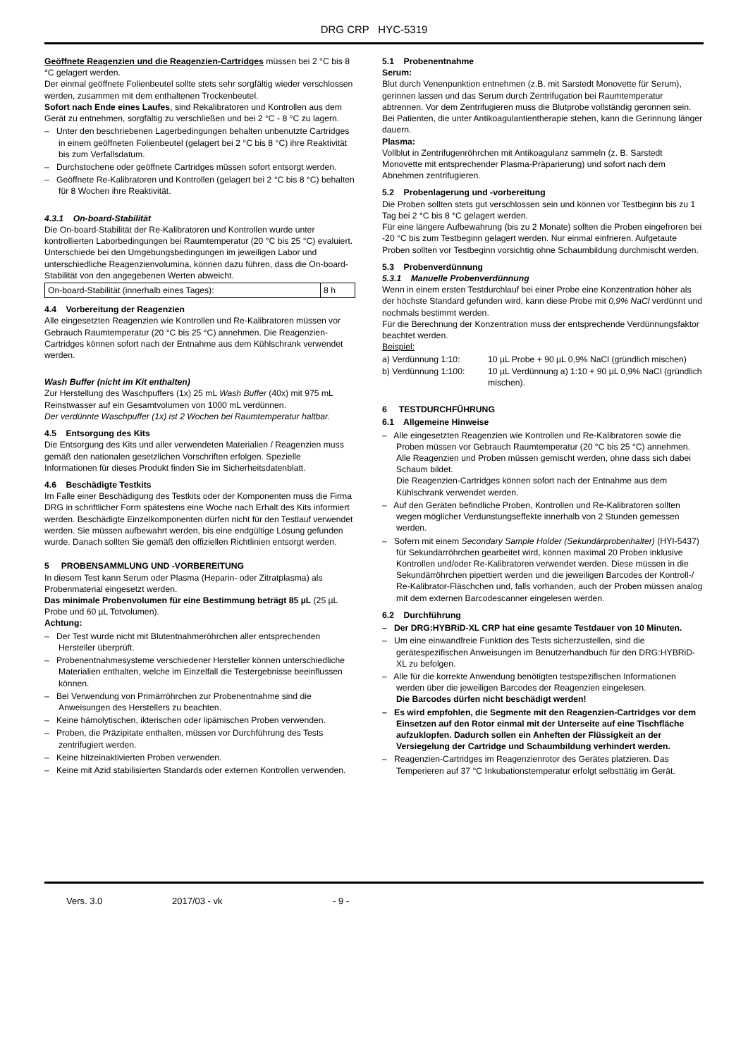DRG CRP HYC-5319
Geöffnete Reagenzien und die Reagenzien-Cartridges müssen bei 2 °C bis 8 °C gelagert werden.
Der einmal geöffnete Folienbeutel sollte stets sehr sorgfältig wieder verschlossen werden, zusammen mit dem enthaltenen Trockenbeutel.
Sofort nach Ende eines Laufes, sind Rekalibratoren und Kontrollen aus dem Gerät zu entnehmen, sorgfältig zu verschließen und bei 2 °C - 8 °C zu lagern.
– Unter den beschriebenen Lagerbedingungen behalten unbenutzte Cartridges in einem geöffneten Folienbeutel (gelagert bei 2 °C bis 8 °C) ihre Reaktivität bis zum Verfallsdatum.
– Durchstochene oder geöffnete Cartridges müssen sofort entsorgt werden.
– Geöffnete Re-Kalibratoren und Kontrollen (gelagert bei 2 °C bis 8 °C) behalten für 8 Wochen ihre Reaktivität.
4.3.1 On-board-Stabilität
Die On-board-Stabilität der Re-Kalibratoren und Kontrollen wurde unter kontrollierten Laborbedingungen bei Raumtemperatur (20 °C bis 25 °C) evaluiert.
Unterschiede bei den Umgebungsbedingungen im jeweiligen Labor und unterschiedliche Reagenzienvolumina, können dazu führen, dass die On-board-Stabilität von den angegebenen Werten abweicht.
| On-board-Stabilität (innerhalb eines Tages): | 8 h |
4.4 Vorbereitung der Reagenzien
Alle eingesetzten Reagenzien wie Kontrollen und Re-Kalibratoren müssen vor Gebrauch Raumtemperatur (20 °C bis 25 °C) annehmen. Die Reagenzien-Cartridges können sofort nach der Entnahme aus dem Kühlschrank verwendet werden.
Wash Buffer (nicht im Kit enthalten)
Zur Herstellung des Waschpuffers (1x) 25 mL Wash Buffer (40x) mit 975 mL Reinstwasser auf ein Gesamtvolumen von 1000 mL verdünnen.
Der verdünnte Waschpuffer (1x) ist 2 Wochen bei Raumtemperatur haltbar.
4.5 Entsorgung des Kits
Die Entsorgung des Kits und aller verwendeten Materialien / Reagenzien muss gemäß den nationalen gesetzlichen Vorschriften erfolgen. Spezielle Informationen für dieses Produkt finden Sie im Sicherheitsdatenblatt.
4.6 Beschädigte Testkits
Im Falle einer Beschädigung des Testkits oder der Komponenten muss die Firma DRG in schriftlicher Form spätestens eine Woche nach Erhalt des Kits informiert werden. Beschädigte Einzelkomponenten dürfen nicht für den Testlauf verwendet werden. Sie müssen aufbewahrt werden, bis eine endgültige Lösung gefunden wurde. Danach sollten Sie gemäß den offiziellen Richtlinien entsorgt werden.
5 PROBENSAMMLUNG UND -VORBEREITUNG
In diesem Test kann Serum oder Plasma (Heparin- oder Zitratplasma) als Probenmaterial eingesetzt werden.
Das minimale Probenvolumen für eine Bestimmung beträgt 85 µL (25 µL Probe und 60 µL Totvolumen).
Achtung:
– Der Test wurde nicht mit Blutentnahmeröhrchen aller entsprechenden Hersteller überprüft.
– Probenentnahmesysteme verschiedener Hersteller können unterschiedliche Materialien enthalten, welche im Einzelfall die Testergebnisse beeinflussen können.
– Bei Verwendung von Primärröhrchen zur Probenentnahme sind die Anweisungen des Herstellers zu beachten.
– Keine hämolytischen, ikterischen oder lipämischen Proben verwenden.
– Proben, die Präzipitate enthalten, müssen vor Durchführung des Tests zentrifugiert werden.
– Keine hitzeinaktivierten Proben verwenden.
– Keine mit Azid stabilisierten Standards oder externen Kontrollen verwenden.
5.1 Probenentnahme
Serum:
Blut durch Venenpunktion entnehmen (z.B. mit Sarstedt Monovette für Serum), gerinnen lassen und das Serum durch Zentrifugation bei Raumtemperatur abtrennen. Vor dem Zentrifugieren muss die Blutprobe vollständig geronnen sein. Bei Patienten, die unter Antikoagulantientherapie stehen, kann die Gerinnung länger dauern.
Plasma:
Vollblut in Zentrifugenröhrchen mit Antikoagulanz sammeln (z. B. Sarstedt Monovette mit entsprechender Plasma-Präparierung) und sofort nach dem Abnehmen zentrifugieren.
5.2 Probenlagerung und -vorbereitung
Die Proben sollten stets gut verschlossen sein und können vor Testbeginn bis zu 1 Tag bei 2 °C bis 8 °C gelagert werden.
Für eine längere Aufbewahrung (bis zu 2 Monate) sollten die Proben eingefroren bei -20 °C bis zum Testbeginn gelagert werden. Nur einmal einfrieren. Aufgetaute Proben sollten vor Testbeginn vorsichtig ohne Schaumbildung durchmischt werden.
5.3 Probenverdünnung
5.3.1 Manuelle Probenverdünnung
Wenn in einem ersten Testdurchlauf bei einer Probe eine Konzentration höher als der höchste Standard gefunden wird, kann diese Probe mit 0,9% NaCl verdünnt und nochmals bestimmt werden.
Für die Berechnung der Konzentration muss der entsprechende Verdünnungsfaktor beachtet werden.
Beispiel:
| a) Verdünnung 1:10: | 10 µL Probe + 90 µL 0,9% NaCl (gründlich mischen) |
| b) Verdünnung 1:100: | 10 µL Verdünnung a) 1:10 + 90 µL 0,9% NaCl (gründlich mischen). |
6 TESTDURCHFÜHRUNG
6.1 Allgemeine Hinweise
– Alle eingesetzten Reagenzien wie Kontrollen und Re-Kalibratoren sowie die Proben müssen vor Gebrauch Raumtemperatur (20 °C bis 25 °C) annehmen.
Alle Reagenzien und Proben müssen gemischt werden, ohne dass sich dabei Schaum bildet.
Die Reagenzien-Cartridges können sofort nach der Entnahme aus dem Kühlschrank verwendet werden.
– Auf den Geräten befindliche Proben, Kontrollen und Re-Kalibratoren sollten wegen möglicher Verdunstungseffekte innerhalb von 2 Stunden gemessen werden.
– Sofern mit einem Secondary Sample Holder (Sekundärprobenhalter) (HYI-5437) für Sekundärröhrchen gearbeitet wird, können maximal 20 Proben inklusive Kontrollen und/oder Re-Kalibratoren verwendet werden. Diese müssen in die Sekundärröhrchen pipettiert werden und die jeweiligen Barcodes der Kontroll-/ Re-Kalibrator-Fläschchen und, falls vorhanden, auch der Proben müssen analog mit dem externen Barcodescanner eingelesen werden.
6.2 Durchführung
– Der DRG:HYBRiD-XL CRP hat eine gesamte Testdauer von 10 Minuten.
– Um eine einwandfreie Funktion des Tests sicherzustellen, sind die gerätespezifischen Anweisungen im Benutzerhandbuch für den DRG:HYBRiD-XL zu befolgen.
– Alle für die korrekte Anwendung benötigten testspezifischen Informationen werden über die jeweiligen Barcodes der Reagenzien eingelesen.
Die Barcodes dürfen nicht beschädigt werden!
– Es wird empfohlen, die Segmente mit den Reagenzien-Cartridges vor dem Einsetzen auf den Rotor einmal mit der Unterseite auf eine Tischfläche aufzuklopfen. Dadurch sollen ein Anheften der Flüssigkeit an der Versiegelung der Cartridge und Schaumbildung verhindert werden.
– Reagenzien-Cartridges im Reagenzienrotor des Gerätes platzieren. Das Temperieren auf 37 °C Inkubationstemperatur erfolgt selbsttätig im Gerät.
Vers. 3.0 2017/03 - vk - 9 -